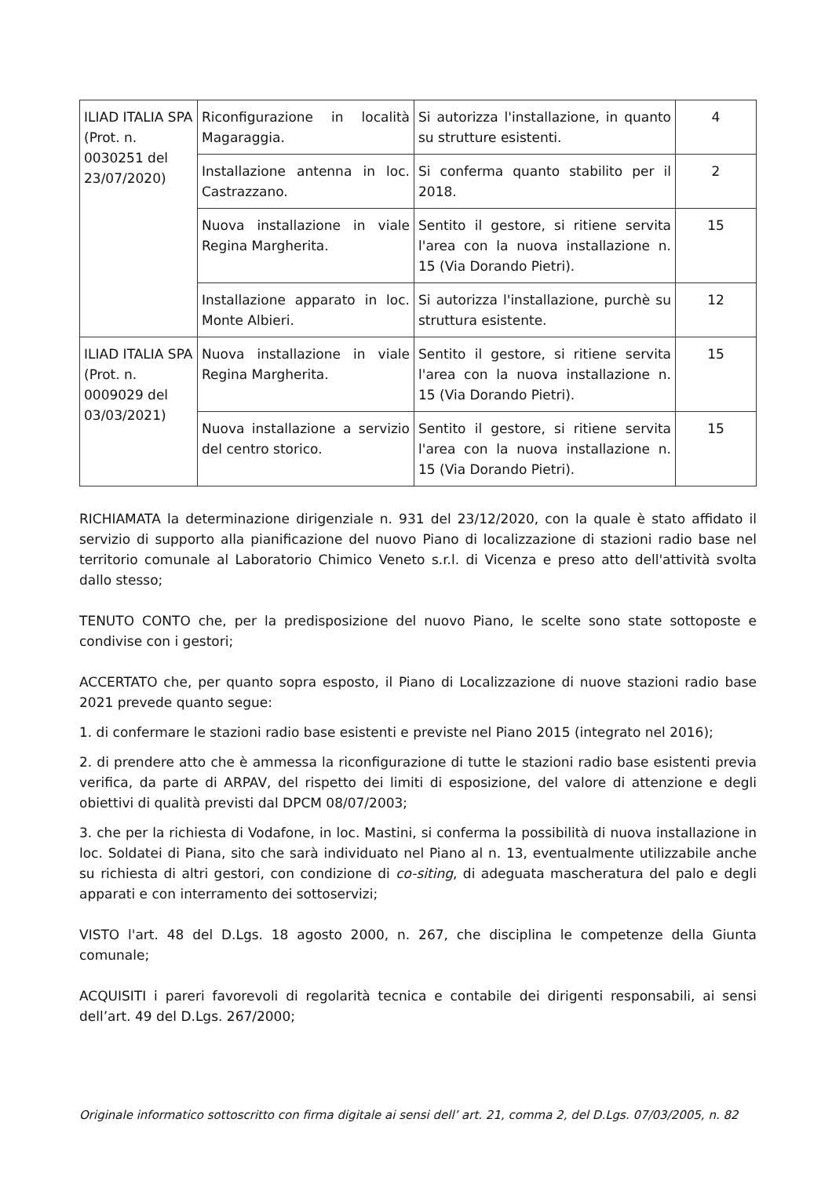| ILIAD ITALIA SPA (Prot. n. 0030251 del 23/07/2020) | Riconfigurazione in località Magaraggia. | Si autorizza l'installazione, in quanto su strutture esistenti. | 4 |
| | Installazione antenna in loc. Castrazzano. | Si conferma quanto stabilito per il 2018. | 2 |
| | Nuova installazione in viale Regina Margherita. | Sentito il gestore, si ritiene servita l'area con la nuova installazione n. 15 (Via Dorando Pietri). | 15 |
| | Installazione apparato in loc. Monte Albieri. | Si autorizza l'installazione, purchè su struttura esistente. | 12 |
| ILIAD ITALIA SPA (Prot. n. 0009029 del 03/03/2021) | Nuova installazione in viale Regina Margherita. | Sentito il gestore, si ritiene servita l'area con la nuova installazione n. 15 (Via Dorando Pietri). | 15 |
| | Nuova installazione a servizio del centro storico. | Sentito il gestore, si ritiene servita l'area con la nuova installazione n. 15 (Via Dorando Pietri). | 15 |
RICHIAMATA la determinazione dirigenziale n. 931 del 23/12/2020, con la quale è stato affidato il servizio di supporto alla pianificazione del nuovo Piano di localizzazione di stazioni radio base nel territorio comunale al Laboratorio Chimico Veneto s.r.l. di Vicenza e preso atto dell'attività svolta dallo stesso;
TENUTO CONTO che, per la predisposizione del nuovo Piano, le scelte sono state sottoposte e condivise con i gestori;
ACCERTATO che, per quanto sopra esposto, il Piano di Localizzazione di nuove stazioni radio base 2021 prevede quanto segue:
1. di confermare le stazioni radio base esistenti e previste nel Piano 2015 (integrato nel 2016);
2. di prendere atto che è ammessa la riconfigurazione di tutte le stazioni radio base esistenti previa verifica, da parte di ARPAV, del rispetto dei limiti di esposizione, del valore di attenzione e degli obiettivi di qualità previsti dal DPCM 08/07/2003;
3. che per la richiesta di Vodafone, in loc. Mastini, si conferma la possibilità di nuova installazione in loc. Soldatei di Piana, sito che sarà individuato nel Piano al n. 13, eventualmente utilizzabile anche su richiesta di altri gestori, con condizione di co-siting, di adeguata mascheratura del palo e degli apparati e con interramento dei sottoservizi;
VISTO l'art. 48 del D.Lgs. 18 agosto 2000, n. 267, che disciplina le competenze della Giunta comunale;
ACQUISITI i pareri favorevoli di regolarità tecnica e contabile dei dirigenti responsabili, ai sensi dell’art. 49 del D.Lgs. 267/2000;
Originale informatico sottoscritto con firma digitale ai sensi dell’ art. 21, comma 2, del D.Lgs. 07/03/2005, n. 82